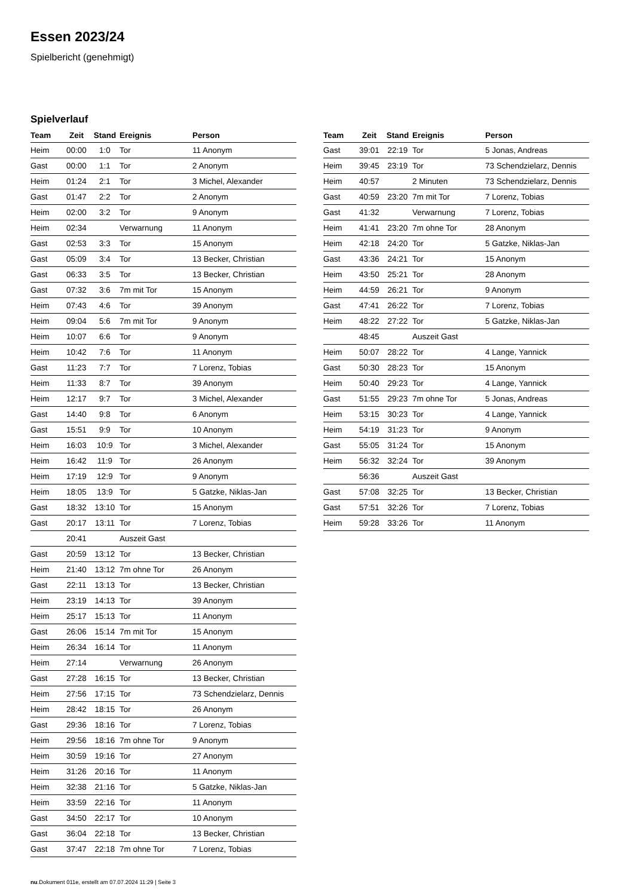Essen 2023/24
Spielbericht (genehmigt)
Spielverlauf
| Team | Zeit | Stand | Ereignis | Person |
| --- | --- | --- | --- | --- |
| Heim | 00:00 | 1:0 | Tor | 11 Anonym |
| Gast | 00:00 | 1:1 | Tor | 2 Anonym |
| Heim | 01:24 | 2:1 | Tor | 3 Michel, Alexander |
| Gast | 01:47 | 2:2 | Tor | 2 Anonym |
| Heim | 02:00 | 3:2 | Tor | 9 Anonym |
| Heim | 02:34 | | Verwarnung | 11 Anonym |
| Gast | 02:53 | 3:3 | Tor | 15 Anonym |
| Gast | 05:09 | 3:4 | Tor | 13 Becker, Christian |
| Gast | 06:33 | 3:5 | Tor | 13 Becker, Christian |
| Gast | 07:32 | 3:6 | 7m mit Tor | 15 Anonym |
| Heim | 07:43 | 4:6 | Tor | 39 Anonym |
| Heim | 09:04 | 5:6 | 7m mit Tor | 9 Anonym |
| Heim | 10:07 | 6:6 | Tor | 9 Anonym |
| Heim | 10:42 | 7:6 | Tor | 11 Anonym |
| Gast | 11:23 | 7:7 | Tor | 7 Lorenz, Tobias |
| Heim | 11:33 | 8:7 | Tor | 39 Anonym |
| Heim | 12:17 | 9:7 | Tor | 3 Michel, Alexander |
| Gast | 14:40 | 9:8 | Tor | 6 Anonym |
| Gast | 15:51 | 9:9 | Tor | 10 Anonym |
| Heim | 16:03 | 10:9 | Tor | 3 Michel, Alexander |
| Heim | 16:42 | 11:9 | Tor | 26 Anonym |
| Heim | 17:19 | 12:9 | Tor | 9 Anonym |
| Heim | 18:05 | 13:9 | Tor | 5 Gatzke, Niklas-Jan |
| Gast | 18:32 | 13:10 | Tor | 15 Anonym |
| Gast | 20:17 | 13:11 | Tor | 7 Lorenz, Tobias |
| | 20:41 | | Auszeit Gast | |
| Gast | 20:59 | 13:12 | Tor | 13 Becker, Christian |
| Heim | 21:40 | 13:12 | 7m ohne Tor | 26 Anonym |
| Gast | 22:11 | 13:13 | Tor | 13 Becker, Christian |
| Heim | 23:19 | 14:13 | Tor | 39 Anonym |
| Heim | 25:17 | 15:13 | Tor | 11 Anonym |
| Gast | 26:06 | 15:14 | 7m mit Tor | 15 Anonym |
| Heim | 26:34 | 16:14 | Tor | 11 Anonym |
| Heim | 27:14 | | Verwarnung | 26 Anonym |
| Gast | 27:28 | 16:15 | Tor | 13 Becker, Christian |
| Heim | 27:56 | 17:15 | Tor | 73 Schendzielarz, Dennis |
| Heim | 28:42 | 18:15 | Tor | 26 Anonym |
| Gast | 29:36 | 18:16 | Tor | 7 Lorenz, Tobias |
| Heim | 29:56 | 18:16 | 7m ohne Tor | 9 Anonym |
| Heim | 30:59 | 19:16 | Tor | 27 Anonym |
| Heim | 31:26 | 20:16 | Tor | 11 Anonym |
| Heim | 32:38 | 21:16 | Tor | 5 Gatzke, Niklas-Jan |
| Heim | 33:59 | 22:16 | Tor | 11 Anonym |
| Gast | 34:50 | 22:17 | Tor | 10 Anonym |
| Gast | 36:04 | 22:18 | Tor | 13 Becker, Christian |
| Gast | 37:47 | 22:18 | 7m ohne Tor | 7 Lorenz, Tobias |
| Team | Zeit | Stand | Ereignis | Person |
| --- | --- | --- | --- | --- |
| Gast | 39:01 | 22:19 | Tor | 5 Jonas, Andreas |
| Heim | 39:45 | 23:19 | Tor | 73 Schendzielarz, Dennis |
| Heim | 40:57 | | 2 Minuten | 73 Schendzielarz, Dennis |
| Gast | 40:59 | 23:20 | 7m mit Tor | 7 Lorenz, Tobias |
| Gast | 41:32 | | Verwarnung | 7 Lorenz, Tobias |
| Heim | 41:41 | 23:20 | 7m ohne Tor | 28 Anonym |
| Heim | 42:18 | 24:20 | Tor | 5 Gatzke, Niklas-Jan |
| Gast | 43:36 | 24:21 | Tor | 15 Anonym |
| Heim | 43:50 | 25:21 | Tor | 28 Anonym |
| Heim | 44:59 | 26:21 | Tor | 9 Anonym |
| Gast | 47:41 | 26:22 | Tor | 7 Lorenz, Tobias |
| Heim | 48:22 | 27:22 | Tor | 5 Gatzke, Niklas-Jan |
| | 48:45 | | Auszeit Gast | |
| Heim | 50:07 | 28:22 | Tor | 4 Lange, Yannick |
| Gast | 50:30 | 28:23 | Tor | 15 Anonym |
| Heim | 50:40 | 29:23 | Tor | 4 Lange, Yannick |
| Gast | 51:55 | 29:23 | 7m ohne Tor | 5 Jonas, Andreas |
| Heim | 53:15 | 30:23 | Tor | 4 Lange, Yannick |
| Heim | 54:19 | 31:23 | Tor | 9 Anonym |
| Gast | 55:05 | 31:24 | Tor | 15 Anonym |
| Heim | 56:32 | 32:24 | Tor | 39 Anonym |
| | 56:36 | | Auszeit Gast | |
| Gast | 57:08 | 32:25 | Tor | 13 Becker, Christian |
| Gast | 57:51 | 32:26 | Tor | 7 Lorenz, Tobias |
| Heim | 59:28 | 33:26 | Tor | 11 Anonym |
nu.Dokument 011e, erstellt am 07.07.2024 11:29 | Seite 3